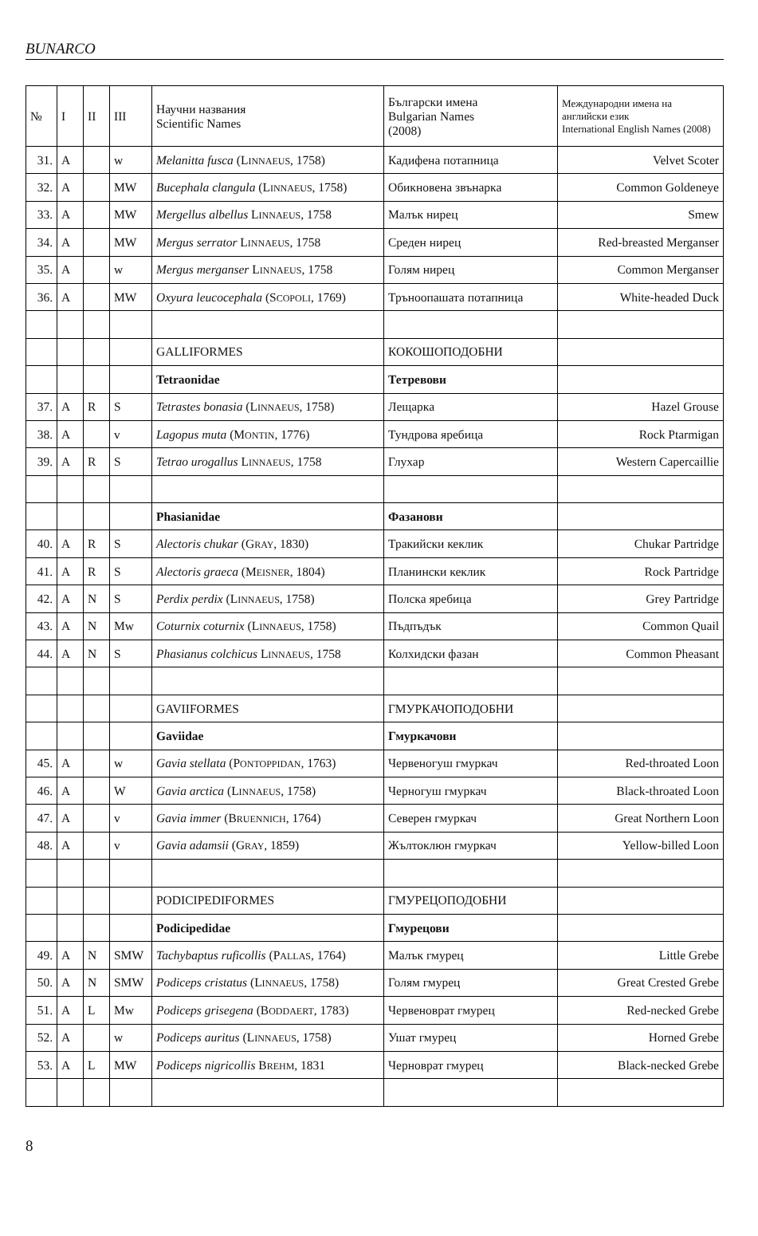BUNARCO
| № | I | II | III | Научни названия Scientific Names | Български имена Bulgarian Names (2008) | Международни имена на английски език International English Names (2008) |
| --- | --- | --- | --- | --- | --- | --- |
| 31. | A | | w | Melanitta fusca (L INNAEUS , 1758) | Кадифена потапница | Velvet Scoter |
| 32. | A | | MW | Bucephala clangula (L INNAEUS , 1758) | Обикновена звънарка | Common Goldeneye |
| 33. | A | | MW | Mergellus albellus L INNAEUS , 1758 | Малък нирец | Smew |
| 34. | A | | MW | Mergus serrator L INNAEUS , 1758 | Среден нирец | Red-breasted Merganser |
| 35. | A | | w | Mergus merganser L INNAEUS , 1758 | Голям нирец | Common Merganser |
| 36. | A | | MW | Oxyura leucocephala (S COPOLI , 1769) | Тръноопашата потапница | White-headed Duck |
| | | | | GALLIFORMES | КОКОШОПОДОБНИ | |
| | | | | Tetraonidae | Тетревови | |
| 37. | A | R | S | Tetrastes bonasia (L INNAEUS , 1758) | Лещарка | Hazel Grouse |
| 38. | A | | v | Lagopus muta (M ONTIN , 1776) | Тундрова яребица | Rock Ptarmigan |
| 39. | A | R | S | Tetrao urogallus L INNAEUS , 1758 | Глухар | Western Capercaillie |
| | | | | Phasianidae | Фазанови | |
| 40. | A | R | S | Alectoris chukar (G RAY , 1830) | Тракийски кеклик | Chukar Partridge |
| 41. | A | R | S | Alectoris graeca (M EISNER , 1804) | Планински кеклик | Rock Partridge |
| 42. | A | N | S | Perdix perdix (L INNAEUS , 1758) | Полска яребица | Grey Partridge |
| 43. | A | N | Mw | Coturnix coturnix (L INNAEUS , 1758) | Пъдпъдък | Common Quail |
| 44. | A | N | S | Phasianus colchicus L INNAEUS , 1758 | Колхидски фазан | Common Pheasant |
| | | | | GAVIIFORMES | ГМУРКАЧОПОДОБНИ | |
| | | | | Gaviidae | Гмуркачови | |
| 45. | A | | w | Gavia stellata (P ONTOPPIDAN , 1763) | Червеногуш гмуркач | Red-throated Loon |
| 46. | A | | W | Gavia arctica (L INNAEUS , 1758) | Черногуш гмуркач | Black-throated Loon |
| 47. | A | | v | Gavia immer (B RUENNICH , 1764) | Северен гмуркач | Great Northern Loon |
| 48. | A | | v | Gavia adamsii (G RAY , 1859) | Жълтоклюн гмуркач | Yellow-billed Loon |
| | | | | PODICIPEDIFORMES | ГМУРЕЦОПОДОБНИ | |
| | | | | Podicipedidae | Гмурецови | |
| 49. | A | N | SMW | Tachybaptus ruficollis (P ALLAS , 1764) | Малък гмурец | Little Grebe |
| 50. | A | N | SMW | Podiceps cristatus (L INNAEUS , 1758) | Голям гмурец | Great Crested Grebe |
| 51. | A | L | Mw | Podiceps grisegena (B ODDAERT , 1783) | Червеноврат гмурец | Red-necked Grebe |
| 52. | A | | w | Podiceps auritus (L INNAEUS , 1758) | Ушат гмурец | Horned Grebe |
| 53. | A | L | MW | Podiceps nigricollis B REHM , 1831 | Черноврат гмурец | Black-necked Grebe |
8